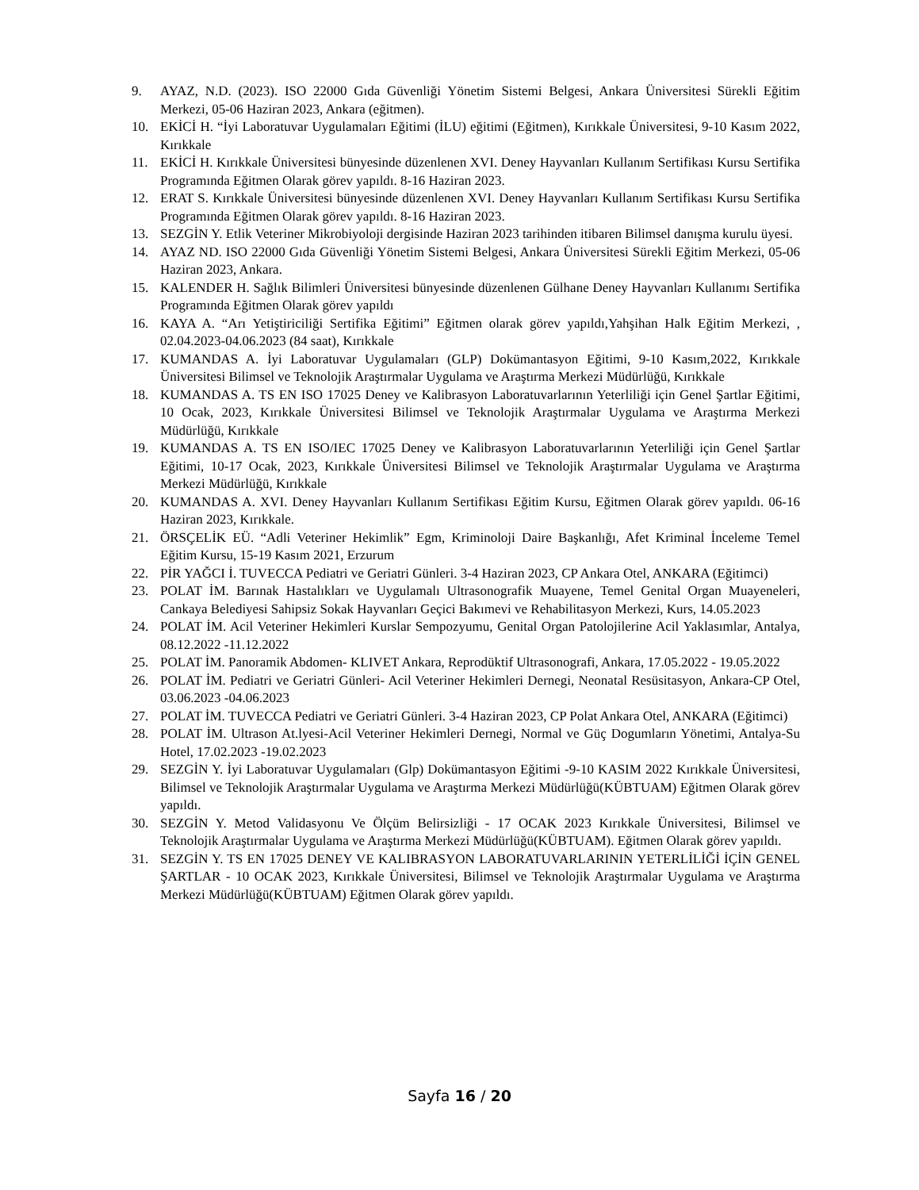9. AYAZ, N.D. (2023). ISO 22000 Gıda Güvenliği Yönetim Sistemi Belgesi, Ankara Üniversitesi Sürekli Eğitim Merkezi, 05-06 Haziran 2023, Ankara (eğitmen).
10. EKİCİ H. “İyi Laboratuvar Uygulamaları Eğitimi (İLU) eğitimi (Eğitmen), Kırıkkale Üniversitesi, 9-10 Kasım 2022, Kırıkkale
11. EKİCİ H. Kırıkkale Üniversitesi bünyesinde düzenlenen XVI. Deney Hayvanları Kullanım Sertifikası Kursu Sertifika Programında Eğitmen Olarak görev yapıldı. 8-16 Haziran 2023.
12. ERAT S. Kırıkkale Üniversitesi bünyesinde düzenlenen XVI. Deney Hayvanları Kullanım Sertifikası Kursu Sertifika Programında Eğitmen Olarak görev yapıldı. 8-16 Haziran 2023.
13. SEZGİN Y. Etlik Veteriner Mikrobiyoloji dergisinde Haziran 2023 tarihinden itibaren Bilimsel danışma kurulu üyesi.
14. AYAZ ND. ISO 22000 Gıda Güvenliği Yönetim Sistemi Belgesi, Ankara Üniversitesi Sürekli Eğitim Merkezi, 05-06 Haziran 2023, Ankara.
15. KALENDER H. Sağlık Bilimleri Üniversitesi bünyesinde düzenlenen Gülhane Deney Hayvanları Kullanımı Sertifika Programında Eğitmen Olarak görev yapıldı
16. KAYA A. “Arı Yetiştiriciliği Sertifika Eğitimi” Eğitmen olarak görev yapıldı,Yahşihan Halk Eğitim Merkezi, , 02.04.2023-04.06.2023 (84 saat), Kırıkkale
17. KUMANDAS A. İyi Laboratuvar Uygulamaları (GLP) Dokümantasyon Eğitimi, 9-10 Kasım,2022, Kırıkkale Üniversitesi Bilimsel ve Teknolojik Araştırmalar Uygulama ve Araştırma Merkezi Müdürlüğü, Kırıkkale
18. KUMANDAS A. TS EN ISO 17025 Deney ve Kalibrasyon Laboratuvarlarının Yeterliliği için Genel Şartlar Eğitimi, 10 Ocak, 2023, Kırıkkale Üniversitesi Bilimsel ve Teknolojik Araştırmalar Uygulama ve Araştırma Merkezi Müdürlüğü, Kırıkkale
19. KUMANDAS A. TS EN ISO/IEC 17025 Deney ve Kalibrasyon Laboratuvarlarının Yeterliliği için Genel Şartlar Eğitimi, 10-17 Ocak, 2023, Kırıkkale Üniversitesi Bilimsel ve Teknolojik Araştırmalar Uygulama ve Araştırma Merkezi Müdürlüğü, Kırıkkale
20. KUMANDAS A. XVI. Deney Hayvanları Kullanım Sertifikası Eğitim Kursu, Eğitmen Olarak görev yapıldı. 06-16 Haziran 2023, Kırıkkale.
21. ÖRSÇELİK EÜ. “Adli Veteriner Hekimlik” Egm, Kriminoloji Daire Başkanlığı, Afet Kriminal İnceleme Temel Eğitim Kursu, 15-19 Kasım 2021, Erzurum
22. PİR YAĞCI İ. TUVECCA Pediatri ve Geriatri Günleri. 3-4 Haziran 2023, CP Ankara Otel, ANKARA (Eğitimci)
23. POLAT İM. Barınak Hastalıkları ve Uygulamalı Ultrasonografik Muayene, Temel Genital Organ Muayeneleri, Cankaya Belediyesi Sahipsiz Sokak Hayvanları Geçici Bakımevi ve Rehabilitasyon Merkezi, Kurs, 14.05.2023
24. POLAT İM. Acil Veteriner Hekimleri Kurslar Sempozyumu, Genital Organ Patolojilerine Acil Yaklasımlar, Antalya, 08.12.2022 -11.12.2022
25. POLAT İM. Panoramik Abdomen- KLIVET Ankara, Reprodüktif Ultrasonografi, Ankara, 17.05.2022 - 19.05.2022
26. POLAT İM. Pediatri ve Geriatri Günleri- Acil Veteriner Hekimleri Dernegi, Neonatal Resüsitasyon, Ankara-CP Otel, 03.06.2023 -04.06.2023
27. POLAT İM. TUVECCA Pediatri ve Geriatri Günleri. 3-4 Haziran 2023, CP Polat Ankara Otel, ANKARA (Eğitimci)
28. POLAT İM. Ultrason At.lyesi-Acil Veteriner Hekimleri Dernegi, Normal ve Güç Dogumların Yönetimi, Antalya-Su Hotel, 17.02.2023 -19.02.2023
29. SEZGİN Y. İyi Laboratuvar Uygulamaları (Glp) Dokümantasyon Eğitimi -9-10 KASIM 2022 Kırıkkale Üniversitesi, Bilimsel ve Teknolojik Araştırmalar Uygulama ve Araştırma Merkezi Müdürlüğü(KÜBTUAM) Eğitmen Olarak görev yapıldı.
30. SEZGİN Y. Metod Validasyonu Ve Ölçüm Belirsizliği - 17 OCAK 2023 Kırıkkale Üniversitesi, Bilimsel ve Teknolojik Araştırmalar Uygulama ve Araştırma Merkezi Müdürlüğü(KÜBTUAM). Eğitmen Olarak görev yapıldı.
31. SEZGİN Y. TS EN 17025 DENEY VE KALIBRASYON LABORATUVARLARININ YETERLİLİĞİ İÇİN GENEL ŞARTLAR - 10 OCAK 2023, Kırıkkale Üniversitesi, Bilimsel ve Teknolojik Araştırmalar Uygulama ve Araştırma Merkezi Müdürlüğü(KÜBTUAM) Eğitmen Olarak görev yapıldı.
Sayfa 16 / 20